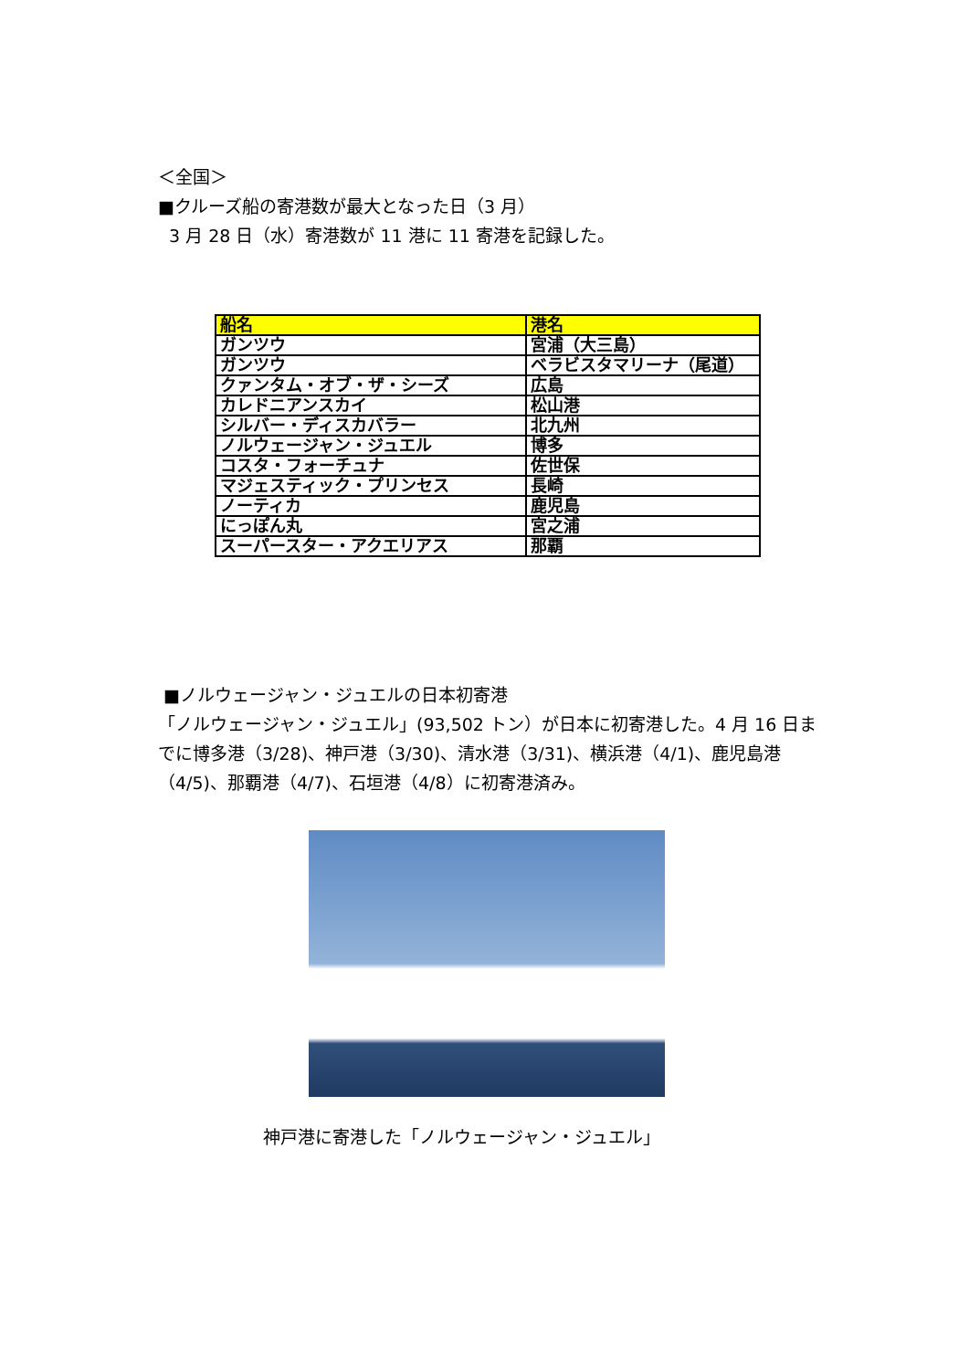＜全国＞
■クルーズ船の寄港数が最大となった日（3 月）
3 月 28 日（水）寄港数が 11 港に 11 寄港を記録した。
| 船名 | 港名 |
| --- | --- |
| ガンツウ | 宮浦（大三島） |
| ガンツウ | ベラビスタマリーナ（尾道） |
| クァンタム・オブ・ザ・シーズ | 広島 |
| カレドニアンスカイ | 松山港 |
| シルバー・ディスカバラー | 北九州 |
| ノルウェージャン・ジュエル | 博多 |
| コスタ・フォーチュナ | 佐世保 |
| マジェスティック・プリンセス | 長崎 |
| ノーティカ | 鹿児島 |
| にっぽん丸 | 宮之浦 |
| スーパースター・アクエリアス | 那覇 |
■ノルウェージャン・ジュエルの日本初寄港
「ノルウェージャン・ジュエル」(93,502 トン）が日本に初寄港した。4 月 16 日までに博多港（3/28)、神戸港（3/30)、清水港（3/31)、横浜港（4/1)、鹿児島港（4/5)、那覇港（4/7)、石垣港（4/8）に初寄港済み。
神戸港に寄港した「ノルウェージャン・ジュエル」